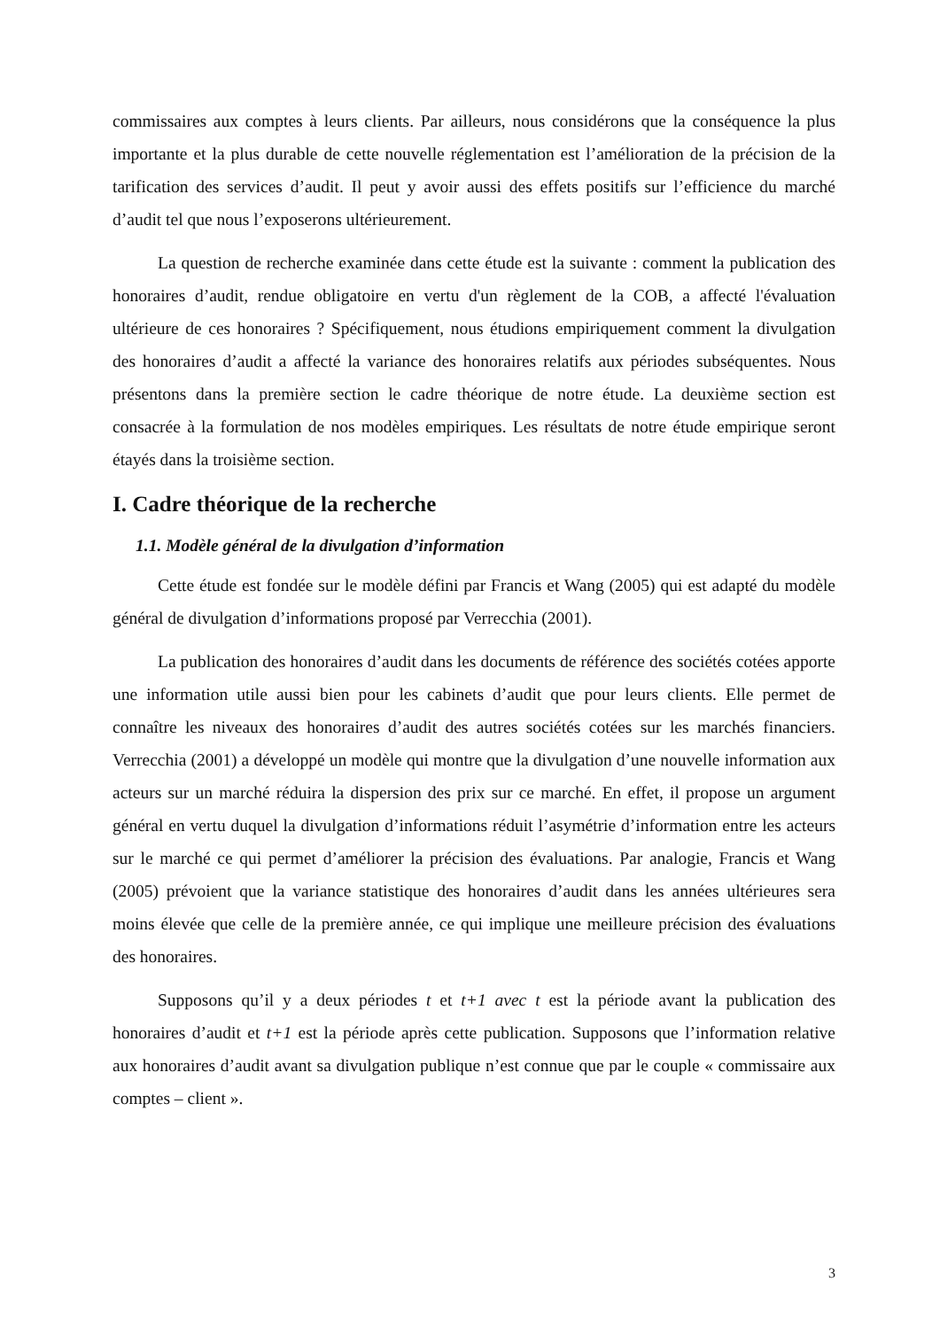commissaires aux comptes à leurs clients. Par ailleurs, nous considérons que la conséquence la plus importante et la plus durable de cette nouvelle réglementation est l’amélioration de la précision de la tarification des services d’audit. Il peut y avoir aussi des effets positifs sur l’efficience du marché d’audit tel que nous l’exposerons ultérieurement.
La question de recherche examinée dans cette étude est la suivante : comment la publication des honoraires d’audit, rendue obligatoire en vertu d'un règlement de la COB, a affecté l'évaluation ultérieure de ces honoraires ? Spécifiquement, nous étudions empiriquement comment la divulgation des honoraires d’audit a affecté la variance des honoraires relatifs aux périodes subséquentes. Nous présentons dans la première section le cadre théorique de notre étude. La deuxième section est consacrée à la formulation de nos modèles empiriques. Les résultats de notre étude empirique seront étayés dans la troisième section.
I. Cadre théorique de la recherche
1.1. Modèle général de la divulgation d’information
Cette étude est fondée sur le modèle défini par Francis et Wang (2005) qui est adapté du modèle général de divulgation d’informations proposé par Verrecchia (2001).
La publication des honoraires d’audit dans les documents de référence des sociétés cotées apporte une information utile aussi bien pour les cabinets d’audit que pour leurs clients. Elle permet de connaître les niveaux des honoraires d’audit des autres sociétés cotées sur les marchés financiers. Verrecchia (2001) a développé un modèle qui montre que la divulgation d’une nouvelle information aux acteurs sur un marché réduira la dispersion des prix sur ce marché. En effet, il propose un argument général en vertu duquel la divulgation d’informations réduit l’asymétrie d’information entre les acteurs sur le marché ce qui permet d’améliorer la précision des évaluations. Par analogie, Francis et Wang (2005) prévoient que la variance statistique des honoraires d’audit dans les années ultérieures sera moins élevée que celle de la première année, ce qui implique une meilleure précision des évaluations des honoraires.
Supposons qu’il y a deux périodes t et t+1 avec t est la période avant la publication des honoraires d’audit et t+1 est la période après cette publication. Supposons que l’information relative aux honoraires d’audit avant sa divulgation publique n’est connue que par le couple « commissaire aux comptes – client ».
3